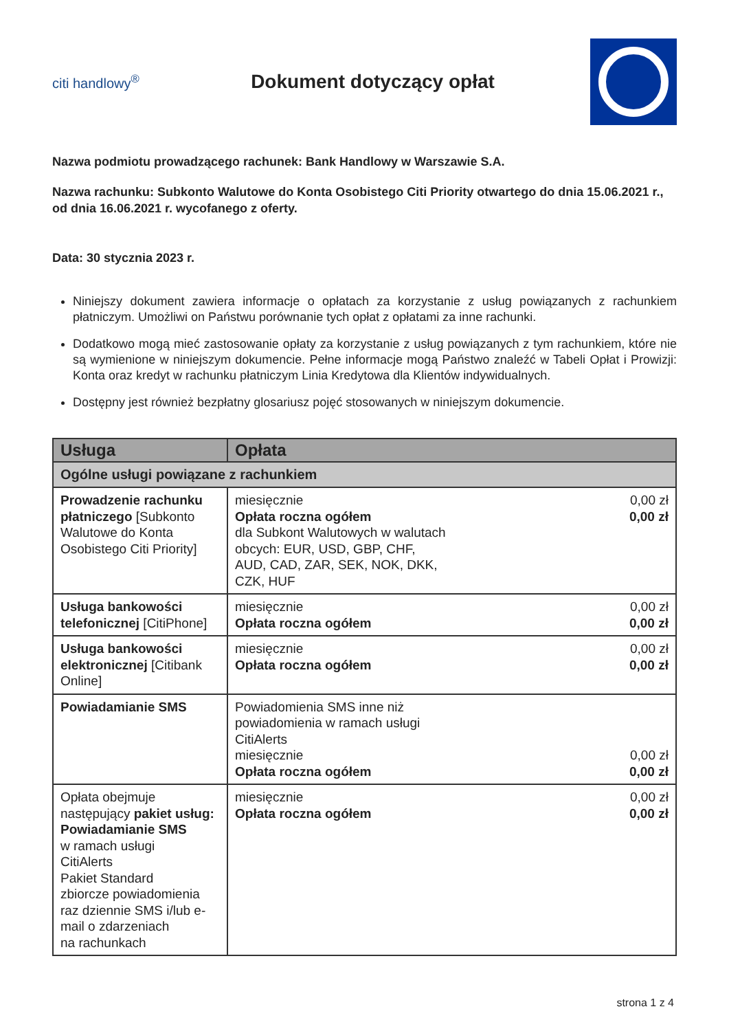citi handlowy<sup>®</sup>
Dokument dotyczący opłat
Nazwa podmiotu prowadzącego rachunek: Bank Handlowy w Warszawie S.A.
Nazwa rachunku: Subkonto Walutowe do Konta Osobistego Citi Priority otwartego do dnia 15.06.2021 r., od dnia 16.06.2021 r. wycofanego z oferty.
Data: 30 stycznia 2023 r.
Niniejszy dokument zawiera informacje o opłatach za korzystanie z usług powiązanych z rachunkiem płatniczym. Umożliwi on Państwu porównanie tych opłat z opłatami za inne rachunki.
Dodatkowo mogą mieć zastosowanie opłaty za korzystanie z usług powiązanych z tym rachunkiem, które nie są wymienione w niniejszym dokumencie. Pełne informacje mogą Państwo znaleźć w Tabeli Opłat i Prowizji: Konta oraz kredyt w rachunku płatniczym Linia Kredytowa dla Klientów indywidualnych.
Dostępny jest również bezpłatny glosariusz pojęć stosowanych w niniejszym dokumencie.
| Usługa | Opłata |
| --- | --- |
| Ogólne usługi powiązane z rachunkiem | |
| Prowadzenie rachunku płatniczego [Subkonto Walutowe do Konta Osobistego Citi Priority] | miesięcznie 0,00 zł Opłata roczna ogółem 0,00 zł dla Subkont Walutowych w walutach obcych: EUR, USD, GBP, CHF, AUD, CAD, ZAR, SEK, NOK, DKK, CZK, HUF |
| Usługa bankowości telefonicznej [CitiPhone] | miesięcznie 0,00 zł Opłata roczna ogółem 0,00 zł |
| Usługa bankowości elektronicznej [Citibank Online] | miesięcznie 0,00 zł Opłata roczna ogółem 0,00 zł |
| Powiadamianie SMS | Powiadomienia SMS inne niż powiadomienia w ramach usługi CitiAlerts miesięcznie 0,00 zł Opłata roczna ogółem 0,00 zł |
| Opłata obejmuje następujący pakiet usług: Powiadamianie SMS w ramach usługi CitiAlerts Pakiet Standard zbiorcze powiadomienia raz dziennie SMS i/lub e-mail o zdarzeniach na rachunkach | miesięcznie 0,00 zł Opłata roczna ogółem 0,00 zł |
strona 1 z 4